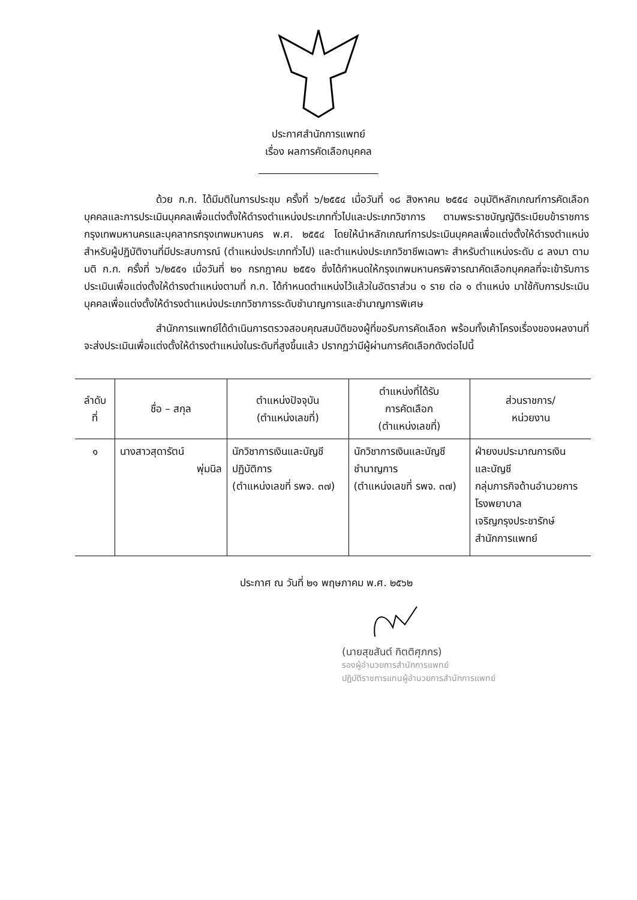ประกาศสำนักการแพทย์
เรื่อง ผลการคัดเลือกบุคคล
ด้วย ก.ก. ได้มีมติในการประชุม ครั้งที่ ๖/๒๕๕๔ เมื่อวันที่ ๑๘ สิงหาคม ๒๕๕๔ อนุมัติหลักเกณฑ์การคัดเลือกบุคคลและการประเมินบุคคลเพื่อแต่งตั้งให้ดำรงตำแหน่งประเภททั่วไปและประเภทวิชาการ ตามพระราชบัญญัติระเบียบข้าราชการกรุงเทพมหานครและบุคลากรกรุงเทพมหานคร พ.ศ. ๒๕๕๔ โดยให้นำหลักเกณฑ์การประเมินบุคคลเพื่อแต่งตั้งให้ดำรงตำแหน่งสำหรับผู้ปฏิบัติงานที่มีประสบการณ์ (ตำแหน่งประเภททั่วไป) และตำแหน่งประเภทวิชาชีพเฉพาะ สำหรับตำแหน่งระดับ ๘ ลงมา ตามมติ ก.ก. ครั้งที่ ๖/๒๕๕๑ เมื่อวันที่ ๒๑ กรกฎาคม ๒๕๕๑ ซึ่งได้กำหนดให้กรุงเทพมหานครพิจารณาคัดเลือกบุคคลที่จะเข้ารับการประเมินเพื่อแต่งตั้งให้ดำรงตำแหน่งตามที่ ก.ก. ได้กำหนดตำแหน่งไว้แล้วในอัตราส่วน ๑ ราย ต่อ ๑ ตำแหน่ง มาใช้กับการประเมินบุคคลเพื่อแต่งตั้งให้ดำรงตำแหน่งประเภทวิชาการระดับชำนาญการและชำนาญการพิเศษ
สำนักการแพทย์ได้ดำเนินการตรวจสอบคุณสมบัติของผู้ที่ขอรับการคัดเลือก พร้อมทั้งเค้าโครงเรื่องของผลงานที่จะส่งประเมินเพื่อแต่งตั้งให้ดำรงตำแหน่งในระดับที่สูงขึ้นแล้ว ปรากฏว่ามีผู้ผ่านการคัดเลือกดังต่อไปนี้
| ลำดับ ที่ | ชื่อ – สกุล | ตำแหน่งปัจจุบัน (ตำแหน่งเลขที่) | ตำแหน่งที่ได้รับ การคัดเลือก (ตำแหน่งเลขที่) | ส่วนราชการ/ หน่วยงาน |
| --- | --- | --- | --- | --- |
| ๑ | นางสาวสุดารัตน์ พุ่มนิล | นักวิชาการเงินและบัญชี ปฏิบัติการ (ตำแหน่งเลขที่ รพจ. ๓๗) | นักวิชาการเงินและบัญชี ชำนาญการ (ตำแหน่งเลขที่ รพจ. ๓๗) | ฝ่ายงบประมาณการเงิน และบัญชี กลุ่มภารกิจด้านอำนวยการ โรงพยาบาล เจริญกรุงประชารักษ์ สำนักการแพทย์ |
ประกาศ ณ วันที่ ๒๑ พฤษภาคม พ.ศ. ๒๕๖๒
(นายสุขสันต์ กิตติศุภกร)
รองผู้อำนวยการสำนักการแพทย์
ปฏิบัติราชการแทนผู้อำนวยการสำนักการแพทย์